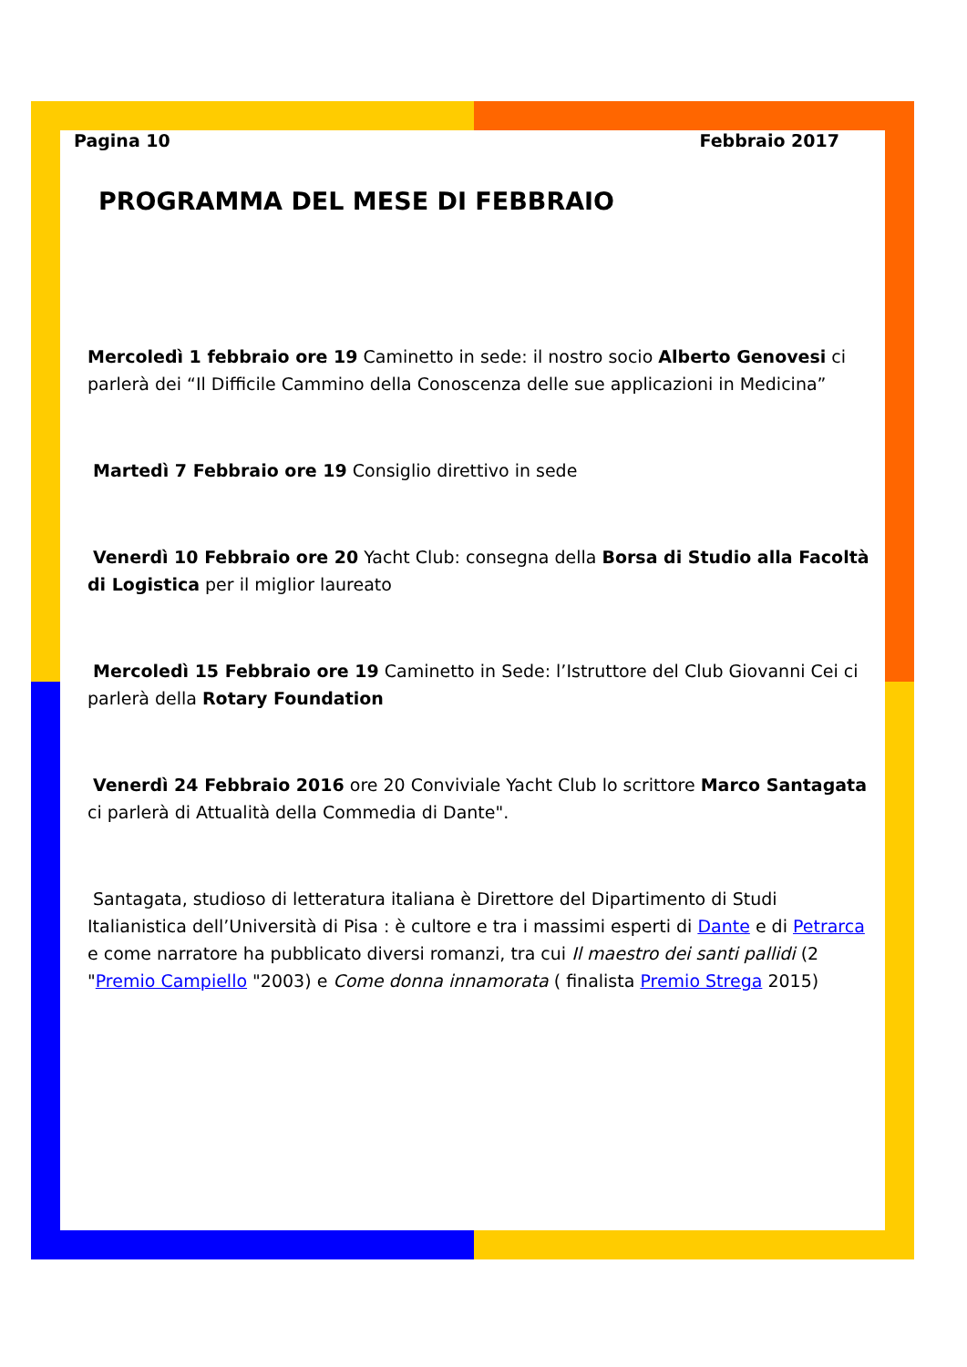Pagina 10 Febbraio 2017
PROGRAMMA DEL MESE DI FEBBRAIO
Mercoledì 1 febbraio ore 19 Caminetto in sede: il nostro socio Alberto Genovesi ci parlerà dei “Il Difficile Cammino della Conoscenza delle sue applicazioni in Medicina”
Martedì 7 Febbraio ore 19 Consiglio direttivo in sede
Venerdì 10 Febbraio ore 20 Yacht Club: consegna della Borsa di Studio alla Facoltà di Logistica per il miglior laureato
Mercoledì 15 Febbraio ore 19 Caminetto in Sede: l’Istruttore del Club Giovanni Cei ci parlerà della Rotary Foundation
Venerdì 24 Febbraio 2016 ore 20 Conviviale Yacht Club lo scrittore Marco Santagata ci parlerà di Attualità della Commedia di Dante".
Santagata, studioso di letteratura italiana è Direttore del Dipartimento di Studi Italianistica dell’Università di Pisa : è cultore e tra i massimi esperti di Dante e di Petrarca e come narratore ha pubblicato diversi romanzi, tra cui Il maestro dei santi pallidi (2 "Premio Campiello "2003) e Come donna innamorata ( finalista Premio Strega 2015)